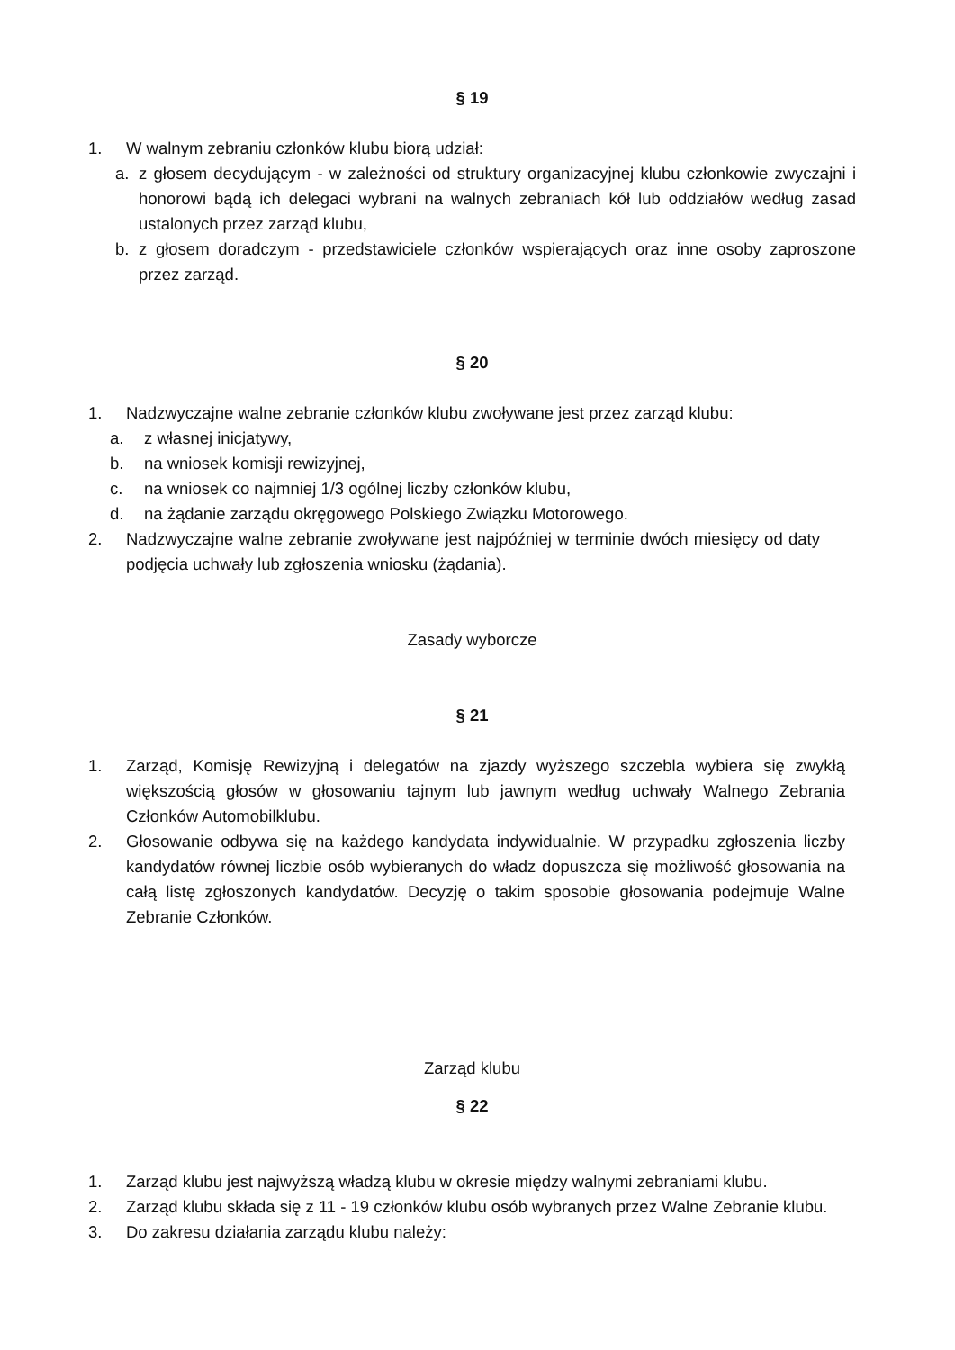§ 19
1. W walnym zebraniu członków klubu biorą udział:
a. z głosem decydującym - w zależności od struktury organizacyjnej klubu członkowie zwyczajni i honorowi bądą ich delegaci wybrani na walnych zebraniach kół lub oddziałów według zasad ustalonych przez zarząd klubu,
b. z głosem doradczym - przedstawiciele członków wspierających oraz inne osoby zaproszone przez zarząd.
§ 20
1. Nadzwyczajne walne zebranie członków klubu zwoływane jest przez zarząd klubu:
a. z własnej inicjatywy,
b. na wniosek komisji rewizyjnej,
c. na wniosek co najmniej 1/3 ogólnej liczby członków klubu,
d. na żądanie zarządu okręgowego Polskiego Związku Motorowego.
2. Nadzwyczajne walne zebranie zwoływane jest najpóźniej w terminie dwóch miesięcy od daty podjęcia uchwały lub zgłoszenia wniosku (żądania).
Zasady wyborcze
§ 21
1. Zarząd, Komisję Rewizyjną i delegatów na zjazdy wyższego szczebla wybiera się zwykłą większością głosów w głosowaniu tajnym lub jawnym według uchwały Walnego Zebrania Członków Automobilklubu.
2. Głosowanie odbywa się na każdego kandydata indywidualnie. W przypadku zgłoszenia liczby kandydatów równej liczbie osób wybieranych do władz dopuszcza się możliwość głosowania na całą listę zgłoszonych kandydatów. Decyzję o takim sposobie głosowania podejmuje Walne Zebranie Członków.
Zarząd klubu
§ 22
1. Zarząd klubu jest najwyższą władzą klubu w okresie między walnymi zebraniami klubu.
2. Zarząd klubu składa się z 11 - 19 członków klubu osób wybranych przez Walne Zebranie klubu.
3. Do zakresu działania zarządu klubu należy: